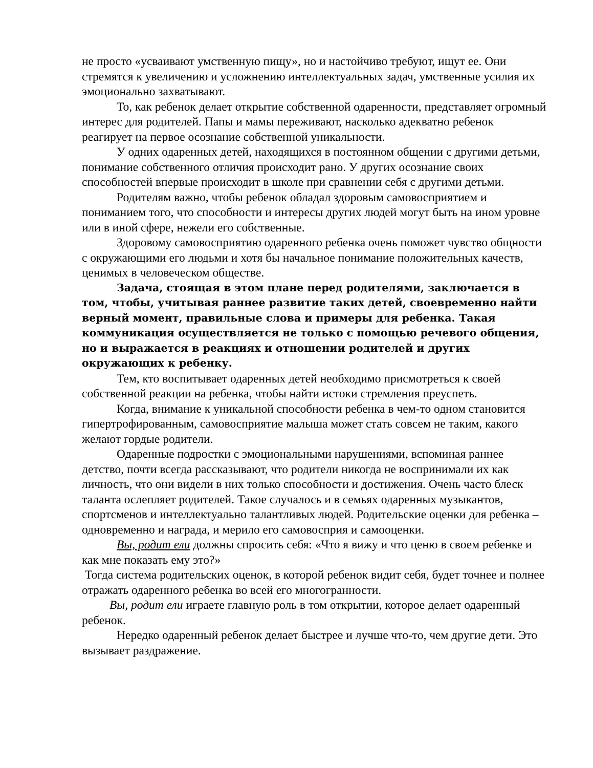не просто «усваивают умственную пищу», но и настойчиво требуют, ищут ее. Они стремятся к увеличению и усложнению интеллектуальных задач, умственные усилия их эмоционально захватывают.
То, как ребенок делает открытие собственной одаренности, представляет огромный интерес для родителей. Папы и мамы переживают, насколько адекватно ребенок реагирует на первое осознание собственной уникальности.
У одних одаренных детей, находящихся в постоянном общении с другими детьми, понимание собственного отличия происходит рано. У других осознание своих способностей впервые происходит в школе при сравнении себя с другими детьми.
Родителям важно, чтобы ребенок обладал здоровым самовосприятием и пониманием того, что способности и интересы других людей могут быть на ином уровне или в иной сфере, нежели его собственные.
Здоровому самовосприятию одаренного ребенка очень поможет чувство общности с окружающими его людьми и хотя бы начальное понимание положительных качеств, ценимых в человеческом обществе.
Задача, стоящая в этом плане перед родителями, заключается в том, чтобы, учитывая раннее развитие таких детей, своевременно найти верный момент, правильные слова и примеры для ребенка. Такая коммуникация осуществляется не только с помощью речевого общения, но и выражается в реакциях и отношении родителей и других окружающих к ребенку.
Тем, кто воспитывает одаренных детей необходимо присмотреться к своей собственной реакции на ребенка, чтобы найти истоки стремления преуспеть.
Когда, внимание к уникальной способности ребенка в чем-то одном становится гипертрофированным, самовосприятие малыша может стать совсем не таким, какого желают гордые родители.
Одаренные подростки с эмоциональными нарушениями, вспоминая раннее детство, почти всегда рассказывают, что родители никогда не воспринимали их как личность, что они видели в них только способности и достижения. Очень часто блеск таланта ослепляет родителей. Такое случалось и в семьях одаренных музыкантов, спортсменов и интеллектуально талантливых людей. Родительские оценки для ребенка – одновременно и награда, и мерило его самовосприя и самооценки.
Вы, родит ели должны спросить себя: «Что я вижу и что ценю в своем ребенке и как мне показать ему это?»
Тогда система родительских оценок, в которой ребенок видит себя, будет точнее и полнее отражать одаренного ребенка во всей его многогранности.
Вы, родит ели играете главную роль в том открытии, которое делает одаренный ребенок.
Нередко одаренный ребенок делает быстрее и лучше что-то, чем другие дети. Это вызывает раздражение.